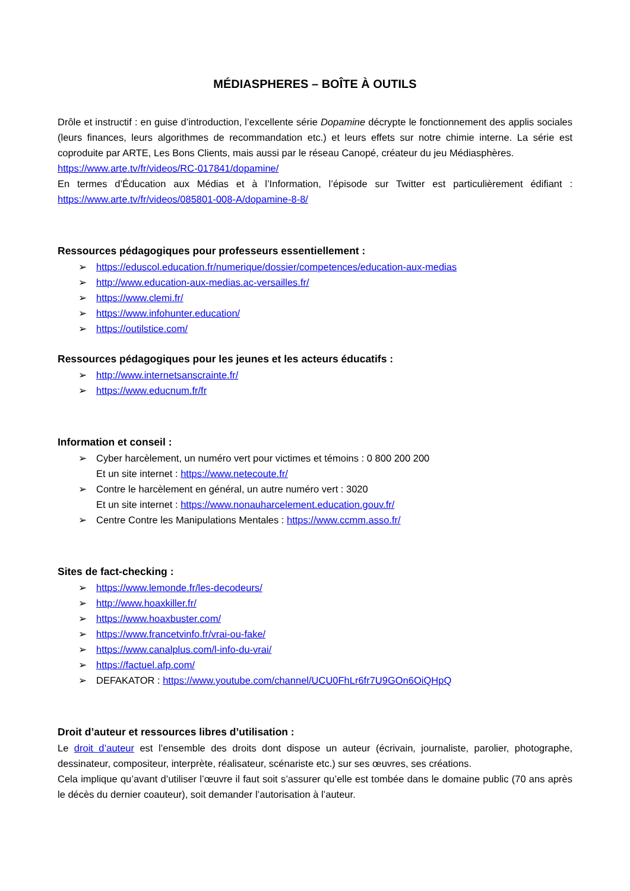MÉDIASPHERES – BOÎTE À OUTILS
Drôle et instructif : en guise d’introduction, l’excellente série Dopamine décrypte le fonctionnement des applis sociales (leurs finances, leurs algorithmes de recommandation etc.) et leurs effets sur notre chimie interne. La série est coproduite par ARTE, Les Bons Clients, mais aussi par le réseau Canopé, créateur du jeu Médiasphères.
https://www.arte.tv/fr/videos/RC-017841/dopamine/
En termes d’Éducation aux Médias et à l’Information, l’épisode sur Twitter est particulièrement édifiant : https://www.arte.tv/fr/videos/085801-008-A/dopamine-8-8/
Ressources pédagogiques pour professeurs essentiellement :
➢ https://eduscol.education.fr/numerique/dossier/competences/education-aux-medias
➢ http://www.education-aux-medias.ac-versailles.fr/
➢ https://www.clemi.fr/
➢ https://www.infohunter.education/
➢ https://outilstice.com/
Ressources pédagogiques pour les jeunes et les acteurs éducatifs :
➢ http://www.internetsanscrainte.fr/
➢ https://www.educnum.fr/fr
Information et conseil :
➢ Cyber harcèlement, un numéro vert pour victimes et témoins : 0 800 200 200
Et un site internet : https://www.netecoute.fr/
➢ Contre le harcèlement en général, un autre numéro vert : 3020
Et un site internet : https://www.nonauharcelement.education.gouv.fr/
➢ Centre Contre les Manipulations Mentales : https://www.ccmm.asso.fr/
Sites de fact-checking :
➢ https://www.lemonde.fr/les-decodeurs/
➢ http://www.hoaxkiller.fr/
➢ https://www.hoaxbuster.com/
➢ https://www.francetvinfo.fr/vrai-ou-fake/
➢ https://www.canalplus.com/l-info-du-vrai/
➢ https://factuel.afp.com/
➢ DEFAKATOR : https://www.youtube.com/channel/UCU0FhLr6fr7U9GOn6OiQHpQ
Droit d’auteur et ressources libres d’utilisation :
Le droit d’auteur est l’ensemble des droits dont dispose un auteur (écrivain, journaliste, parolier, photographe, dessinateur, compositeur, interprète, réalisateur, scénariste etc.) sur ses œuvres, ses créations.
Cela implique qu’avant d’utiliser l’œuvre il faut soit s’assurer qu’elle est tombée dans le domaine public (70 ans après le décès du dernier coauteur), soit demander l’autorisation à l’auteur.